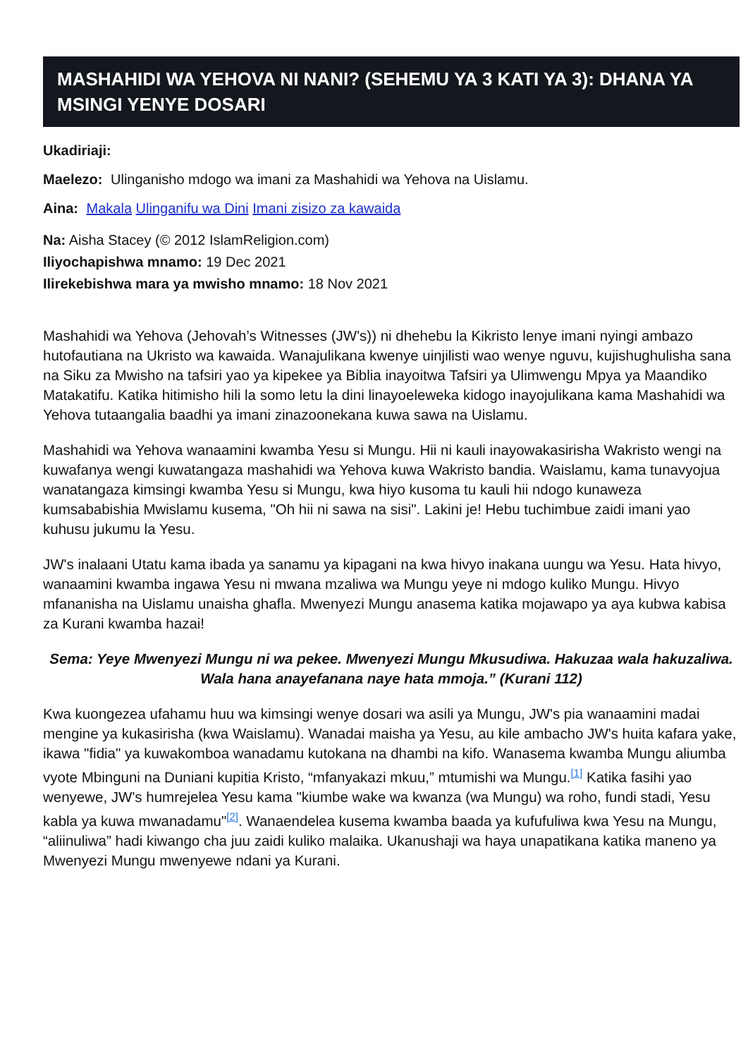MASHAHIDI WA YEHOVA NI NANI? (SEHEMU YA 3 KATI YA 3): DHANA YA MSINGI YENYE DOSARI
Ukadiriaji:
Maelezo: Ulinganisho mdogo wa imani za Mashahidi wa Yehova na Uislamu.
Aina: Makala Ulinganifu wa Dini Imani zisizo za kawaida
Na: Aisha Stacey (© 2012 IslamReligion.com)
Iliyochapishwa mnamo: 19 Dec 2021
Ilirekebishwa mara ya mwisho mnamo: 18 Nov 2021
Mashahidi wa Yehova (Jehovah’s Witnesses (JW's)) ni dhehebu la Kikristo lenye imani nyingi ambazo hutofautiana na Ukristo wa kawaida. Wanajulikana kwenye uinjilisti wao wenye nguvu, kujishughulisha sana na Siku za Mwisho na tafsiri yao ya kipekee ya Biblia inayoitwa Tafsiri ya Ulimwengu Mpya ya Maandiko Matakatifu. Katika hitimisho hili la somo letu la dini linayoeleweka kidogo inayojulikana kama Mashahidi wa Yehova tutaangalia baadhi ya imani zinazoonekana kuwa sawa na Uislamu.
Mashahidi wa Yehova wanaamini kwamba Yesu si Mungu. Hii ni kauli inayowakasirisha Wakristo wengi na kuwafanya wengi kuwatangaza mashahidi wa Yehova kuwa Wakristo bandia. Waislamu, kama tunavyojua wanatangaza kimsingi kwamba Yesu si Mungu, kwa hiyo kusoma tu kauli hii ndogo kunaweza kumsababishia Mwislamu kusema, "Oh hii ni sawa na sisi". Lakini je! Hebu tuchimbue zaidi imani yao kuhusu jukumu la Yesu.
JW's inalaani Utatu kama ibada ya sanamu ya kipagani na kwa hivyo inakana uungu wa Yesu. Hata hivyo, wanaamini kwamba ingawa Yesu ni mwana mzaliwa wa Mungu yeye ni mdogo kuliko Mungu. Hivyo mfananisha na Uislamu unaisha ghafla. Mwenyezi Mungu anasema katika mojawapo ya aya kubwa kabisa za Kurani kwamba hazai!
Sema: Yeye Mwenyezi Mungu ni wa pekee. Mwenyezi Mungu Mkusudiwa. Hakuzaa wala hakuzaliwa. Wala hana anayefanana naye hata mmoja.” (Kurani 112)
Kwa kuongezea ufahamu huu wa kimsingi wenye dosari wa asili ya Mungu, JW's pia wanaamini madai mengine ya kukasirisha (kwa Waislamu). Wanadai maisha ya Yesu, au kile ambacho JW's huita kafara yake, ikawa "fidia" ya kuwakomboa wanadamu kutokana na dhambi na kifo. Wanasema kwamba Mungu aliumba vyote Mbinguni na Duniani kupitia Kristo, “mfanyakazi mkuu,” mtumishi wa Mungu.<sup>[1]</sup> Katika fasihi yao wenyewe, JW's humrejelea Yesu kama "kiumbe wake wa kwanza (wa Mungu) wa roho, fundi stadi, Yesu kabla ya kuwa mwanadamu"<sup>[2]</sup>. Wanaendelea kusema kwamba baada ya kufufuliwa kwa Yesu na Mungu, “aliinuliwa” hadi kiwango cha juu zaidi kuliko malaika. Ukanushaji wa haya unapatikana katika maneno ya Mwenyezi Mungu mwenyewe ndani ya Kurani.